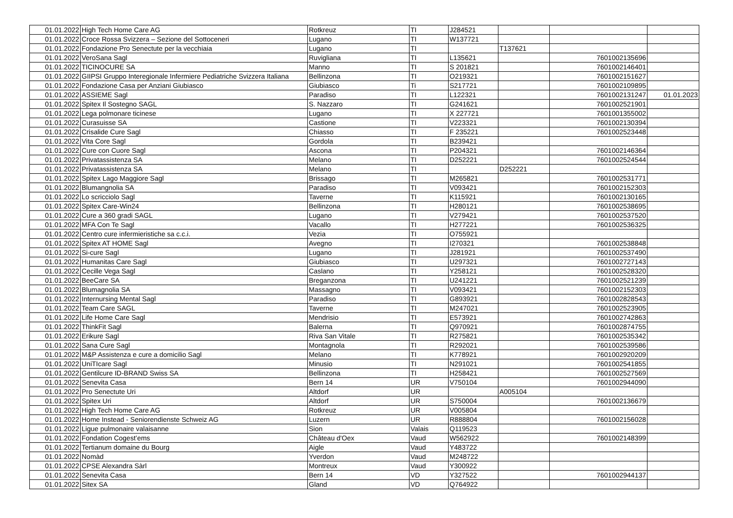| 01.01.2022 | High Tech Home Care AG | Rotkreuz | TI | J284521 | | | |
| 01.01.2022 | Croce Rossa Svizzera – Sezione del Sottoceneri | Lugano | TI | W137721 | | | |
| 01.01.2022 | Fondazione Pro Senectute per la vecchiaia | Lugano | TI | | T137621 | | |
| 01.01.2022 | VeroSana Sagl | Ruvigliana | TI | L135621 | | 7601002135696 | |
| 01.01.2022 | TICINOCURE SA | Manno | TI | S 201821 | | 7601002146401 | |
| 01.01.2022 | GIIPSI Gruppo Interegionale Infermiere Pediatriche Svizzera Italiana | Bellinzona | TI | O219321 | | 7601002151627 | |
| 01.01.2022 | Fondazione Casa per Anziani Giubiasco | Giubiasco | Ti | S217721 | | 7601002109895 | |
| 01.01.2022 | ASSIEME Sagl | Paradiso | TI | L122321 | | 7601002131247 | 01.01.2023 |
| 01.01.2022 | Spitex Il Sostegno SAGL | S. Nazzaro | TI | G241621 | | 7601002521901 | |
| 01.01.2022 | Lega polmonare ticinese | Lugano | TI | X 227721 | | 7601001355002 | |
| 01.01.2022 | Curasuisse SA | Castione | TI | V223321 | | 7601002130394 | |
| 01.01.2022 | Crisalide Cure Sagl | Chiasso | TI | F 235221 | | 7601002523448 | |
| 01.01.2022 | Vita Core Sagl | Gordola | TI | B239421 | | | |
| 01.01.2022 | Cure con Cuore Sagl | Ascona | TI | P204321 | | 7601002146364 | |
| 01.01.2022 | Privatassistenza SA | Melano | TI | D252221 | | 7601002524544 | |
| 01.01.2022 | Privatassistenza SA | Melano | TI | | D252221 | | |
| 01.01.2022 | Spitex Lago Maggiore Sagl | Brissago | TI | M265821 | | 7601002531771 | |
| 01.01.2022 | Blumangnolia SA | Paradiso | TI | V093421 | | 7601002152303 | |
| 01.01.2022 | Lo scricciolo Sagl | Taverne | TI | K115921 | | 7601002130165 | |
| 01.01.2022 | Spitex Care-Win24 | Bellinzona | TI | H280121 | | 7601002538695 | |
| 01.01.2022 | Cure a 360 gradi SAGL | Lugano | TI | V279421 | | 7601002537520 | |
| 01.01.2022 | MFA Con Te Sagl | Vacallo | TI | H277221 | | 7601002536325 | |
| 01.01.2022 | Centro cure infermieristiche sa c.c.i. | Vezia | TI | O755921 | | | |
| 01.01.2022 | Spitex AT HOME Sagl | Avegno | TI | I270321 | | 7601002538848 | |
| 01.01.2022 | Si-cure Sagl | Lugano | TI | J281921 | | 7601002537490 | |
| 01.01.2022 | Humanitas Care Sagl | Giubiasco | TI | U297321 | | 7601002727143 | |
| 01.01.2022 | Cecille Vega Sagl | Caslano | TI | Y258121 | | 7601002528320 | |
| 01.01.2022 | BeeCare SA | Breganzona | TI | U241221 | | 7601002521239 | |
| 01.01.2022 | Blumagnolia SA | Massagno | TI | V093421 | | 7601002152303 | |
| 01.01.2022 | Internursing Mental Sagl | Paradiso | TI | G893921 | | 7601002828543 | |
| 01.01.2022 | Team Care SAGL | Taverne | TI | M247021 | | 7601002523905 | |
| 01.01.2022 | Life Home Care Sagl | Mendrisio | TI | E573921 | | 7601002742863 | |
| 01.01.2022 | ThinkFit Sagl | Balerna | TI | Q970921 | | 7601002874755 | |
| 01.01.2022 | Erikure Sagl | Riva San Vitale | TI | R275821 | | 7601002535342 | |
| 01.01.2022 | Sana Cure Sagl | Montagnola | TI | R292021 | | 7601002539586 | |
| 01.01.2022 | M&P Assistenza e cure a domicilio Sagl | Melano | TI | K778921 | | 7601002920209 | |
| 01.01.2022 | UniTIcare Sagl | Minusio | TI | N291021 | | 7601002541855 | |
| 01.01.2022 | Gentilcure ID-BRAND Swiss SA | Bellinzona | TI | H258421 | | 7601002527569 | |
| 01.01.2022 | Senevita Casa | Bern 14 | UR | V750104 | | 7601002944090 | |
| 01.01.2022 | Pro Senectute Uri | Altdorf | UR | | A005104 | | |
| 01.01.2022 | Spitex Uri | Altdorf | UR | S750004 | | 7601002136679 | |
| 01.01.2022 | High Tech Home Care AG | Rotkreuz | UR | V005804 | | | |
| 01.01.2022 | Home Instead - Seniorendienste Schweiz AG | Luzern | UR | R888804 | | 7601002156028 | |
| 01.01.2022 | Ligue pulmonaire valaisanne | Sion | Valais | Q119523 | | | |
| 01.01.2022 | Fondation Cogest’ems | Château d'Oex | Vaud | W562922 | | 7601002148399 | |
| 01.01.2022 | Tertianum domaine du Bourg | Aigle | Vaud | Y483722 | | | |
| 01.01.2022 | Nomàd | Yverdon | Vaud | M248722 | | | |
| 01.01.2022 | CPSE Alexandra Sàrl | Montreux | Vaud | Y300922 | | | |
| 01.01.2022 | Senevita Casa | Bern 14 | VD | Y327522 | | 7601002944137 | |
| 01.01.2022 | Sitex SA | Gland | VD | Q764922 | | | |